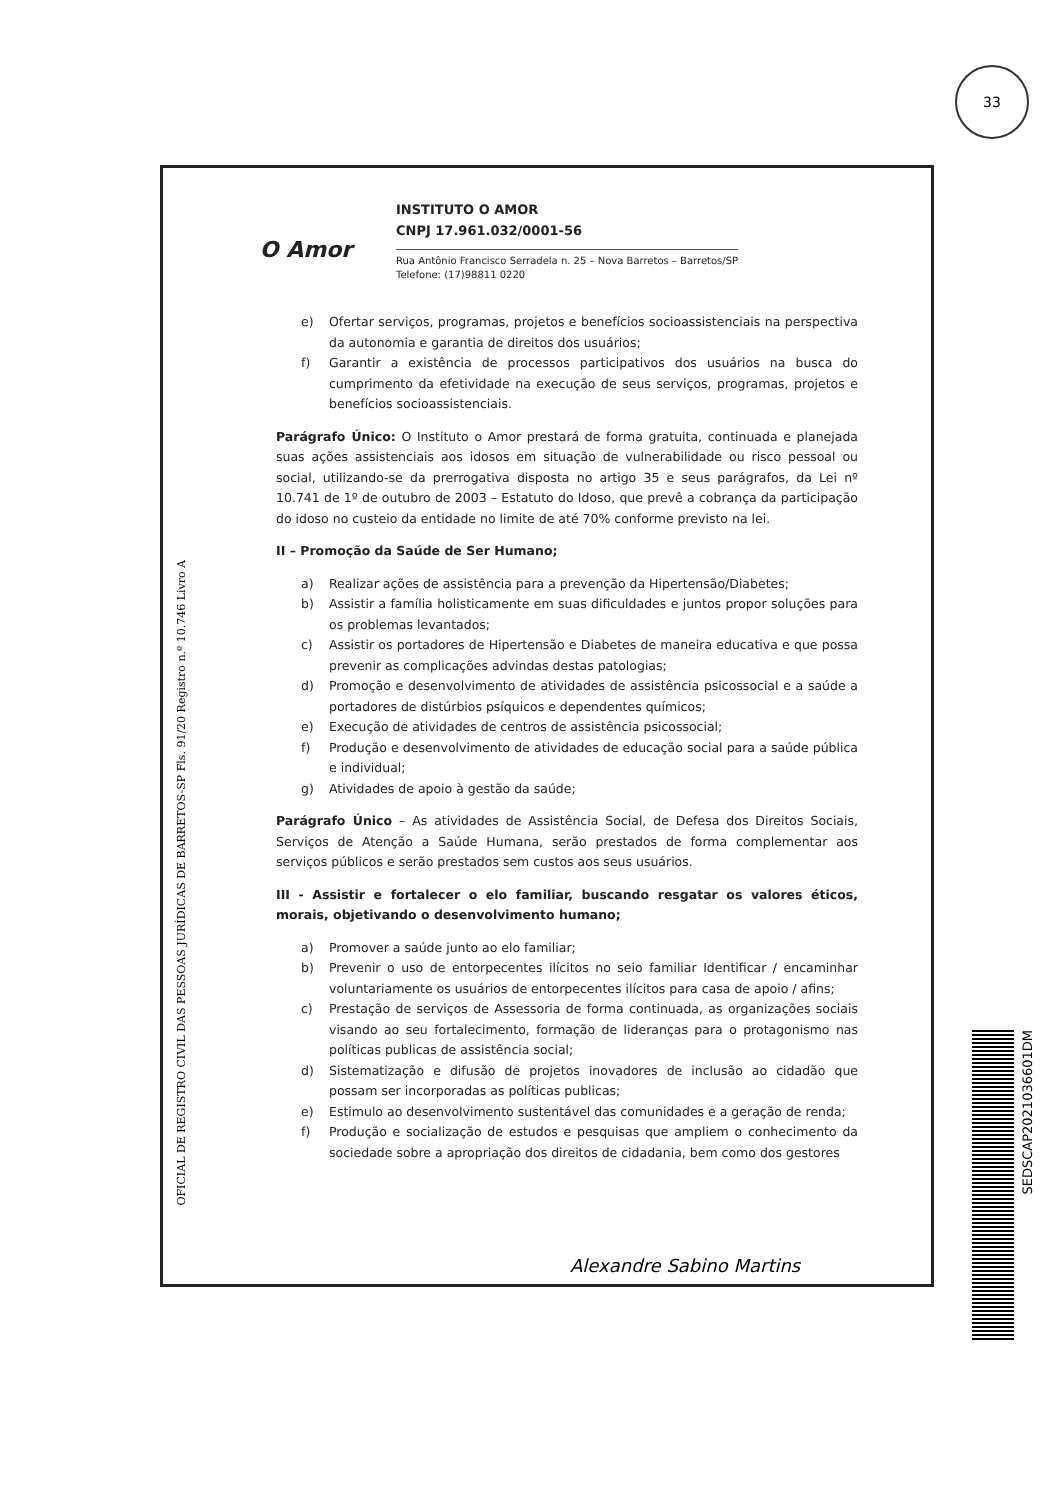33
OFICIAL DE REGISTRO CIVIL DAS PESSOAS JURÍDICAS DE BARRETOS-SP Fls. 91/20 Registro n.º 10.746 Livro A
O Amor
INSTITUTO O AMOR
CNPJ 17.961.032/0001-56
Rua Antônio Francisco Serradela n. 25 – Nova Barretos – Barretos/SP
Telefone: (17)98811 0220
e) Ofertar serviços, programas, projetos e benefícios socioassistenciais na perspectiva da autonomia e garantia de direitos dos usuários;
f) Garantir a existência de processos participativos dos usuários na busca do cumprimento da efetividade na execução de seus serviços, programas, projetos e benefícios socioassistenciais.
Parágrafo Único: O Instituto o Amor prestará de forma gratuita, continuada e planejada suas ações assistenciais aos idosos em situação de vulnerabilidade ou risco pessoal ou social, utilizando-se da prerrogativa disposta no artigo 35 e seus parágrafos, da Lei nº 10.741 de 1º de outubro de 2003 – Estatuto do Idoso, que prevê a cobrança da participação do idoso no custeio da entidade no limite de até 70% conforme previsto na lei.
II – Promoção da Saúde de Ser Humano;
a) Realizar ações de assistência para a prevenção da Hipertensão/Diabetes;
b) Assistir a família holisticamente em suas dificuldades e juntos propor soluções para os problemas levantados;
c) Assistir os portadores de Hipertensão e Diabetes de maneira educativa e que possa prevenir as complicações advindas destas patologias;
d) Promoção e desenvolvimento de atividades de assistência psicossocial e a saúde a portadores de distúrbios psíquicos e dependentes químicos;
e) Execução de atividades de centros de assistência psicossocial;
f) Produção e desenvolvimento de atividades de educação social para a saúde pública e individual;
g) Atividades de apoio à gestão da saúde;
Parágrafo Único – As atividades de Assistência Social, de Defesa dos Direitos Sociais, Serviços de Atenção a Saúde Humana, serão prestados de forma complementar aos serviços públicos e serão prestados sem custos aos seus usuários.
III - Assistir e fortalecer o elo familiar, buscando resgatar os valores éticos, morais, objetivando o desenvolvimento humano;
a) Promover a saúde junto ao elo familiar;
b) Prevenir o uso de entorpecentes ilícitos no seio familiar Identificar / encaminhar voluntariamente os usuários de entorpecentes ilícitos para casa de apoio / afins;
c) Prestação de serviços de Assessoria de forma continuada, as organizações sociais visando ao seu fortalecimento, formação de lideranças para o protagonismo nas políticas publicas de assistência social;
d) Sistematização e difusão de projetos inovadores de inclusão ao cidadão que possam ser incorporadas as políticas publicas;
e) Estimulo ao desenvolvimento sustentável das comunidades e a geração de renda;
f) Produção e socialização de estudos e pesquisas que ampliem o conhecimento da sociedade sobre a apropriação dos direitos de cidadania, bem como dos gestores
Alexandre Sabino Martins
SEDSCAP2021036601DM